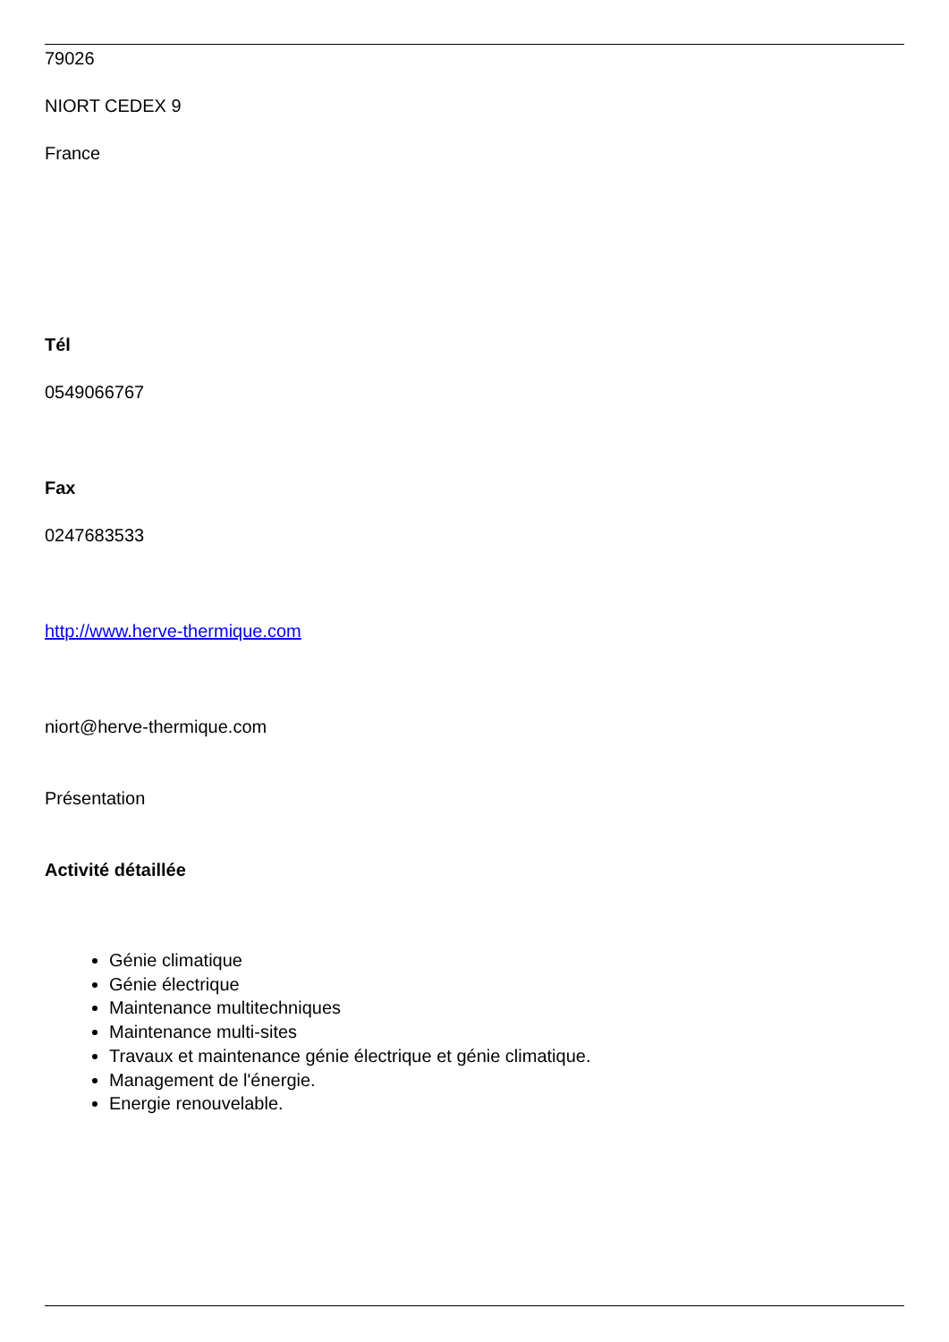79026
NIORT CEDEX 9
France
Tél
0549066767
Fax
0247683533
http://www.herve-thermique.com
niort@herve-thermique.com
Présentation
Activité détaillée
Génie climatique
Génie électrique
Maintenance multitechniques
Maintenance multi-sites
Travaux et maintenance génie électrique et génie climatique.
Management de l'énergie.
Energie renouvelable.